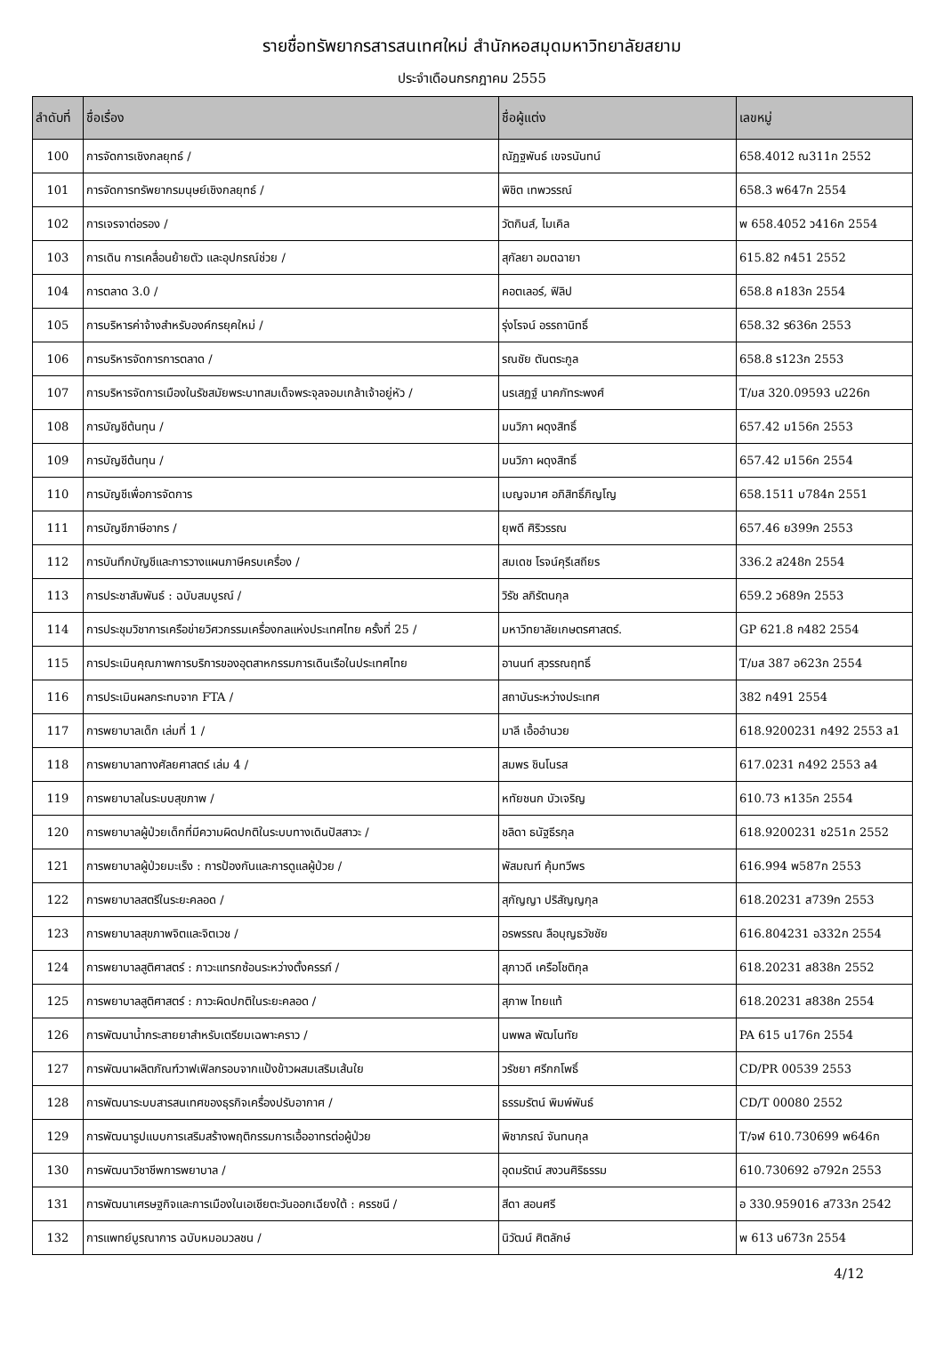รายชื่อทรัพยากรสารสนเทศใหม่ สำนักหอสมุดมหาวิทยาลัยสยาม
ประจำเดือนกรกฎาคม 2555
| ลำดับที่ | ชื่อเรื่อง | ชื่อผู้แต่ง | เลขหมู่ |
| --- | --- | --- | --- |
| 100 | การจัดการเชิงกลยุทธ์ / | ณัฏฐพันธ์ เขจรนันทน์ | 658.4012 ณ311ก 2552 |
| 101 | การจัดการทรัพยากรมนุษย์เชิงกลยุทธ์ / | พิชิต เทพวรรณ์ | 658.3 พ647ก 2554 |
| 102 | การเจรจาต่อรอง / | วัตกินส์, ไมเคิล | พ 658.4052 ว416ก 2554 |
| 103 | การเดิน การเคลื่อนย้ายตัว และอุปกรณ์ช่วย / | สุกัลยา อมตฉายา | 615.82 ก451 2552 |
| 104 | การตลาด 3.0 / | คอตเลอร์, ฟิลิป | 658.8 ค183ก 2554 |
| 105 | การบริหารค่าจ้างสำหรับองค์กรยุคใหม่ / | รุ่งโรจน์ อรรถานิทธิ์ | 658.32 ร636ก 2553 |
| 106 | การบริหารจัดการการตลาด / | รณชัย ตันตระกูล | 658.8 ร123ก 2553 |
| 107 | การบริหารจัดการเมืองในรัชสมัยพระบาทสมเด็จพระจุลจอมเกล้าเจ้าอยู่หัว / | นรเสฏฐ์ นาคภัทระพงศ์ | T/มส 320.09593 น226ก |
| 108 | การบัญชีต้นทุน / | มนวิภา ผดุงสิทธิ์ | 657.42 ม156ก 2553 |
| 109 | การบัญชีต้นทุน / | มนวิภา ผดุงสิทธิ์ | 657.42 ม156ก 2554 |
| 110 | การบัญชีเพื่อการจัดการ | เบญจมาศ อภิสิทธิ์ภิญโญ | 658.1511 บ784ก 2551 |
| 111 | การบัญชีภาษีอากร / | ยุพดี ศิริวรรณ | 657.46 ย399ก 2553 |
| 112 | การบันทึกบัญชีและการวางแผนภาษีครบเครื่อง / | สมเดช โรจน์คุรีเสถียร | 336.2 ส248ก 2554 |
| 113 | การประชาสัมพันธ์ : ฉบับสมบูรณ์ / | วิรัช ลภิรัตนกุล | 659.2 ว689ก 2553 |
| 114 | การประชุมวิชาการเครือข่ายวิศวกรรมเครื่องกลแห่งประเทศไทย ครั้งที่ 25 / | มหาวิทยาลัยเกษตรศาสตร์. | GP 621.8 ก482 2554 |
| 115 | การประเมินคุณภาพการบริการของอุตสาหกรรมการเดินเรือในประเทศไทย | อานนท์ สุวรรณฤทธิ์ | T/มส 387 อ623ก 2554 |
| 116 | การประเมินผลกระทบจาก FTA / | สถาบันระหว่างประเทศ | 382 ก491 2554 |
| 117 | การพยาบาลเด็ก เล่มที่ 1 / | มาลี เอื้ออำนวย | 618.9200231 ก492 2553 ล1 |
| 118 | การพยาบาลทางศัลยศาสตร์ เล่ม 4 / | สมพร ชินโนรส | 617.0231 ก492 2553 ล4 |
| 119 | การพยาบาลในระบบสุขภาพ / | หทัยชนก บัวเจริญ | 610.73 ห135ก 2554 |
| 120 | การพยาบาลผู้ป่วยเด็กที่มีความผิดปกติในระบบทางเดินปัสสาวะ / | ชลิดา ธนัฐธีรกุล | 618.9200231 ช251ก 2552 |
| 121 | การพยาบาลผู้ป่วยมะเร็ง : การป้องกันและการดูแลผู้ป่วย / | พัสมณฑ์ คุ้มทวีพร | 616.994 พ587ก 2553 |
| 122 | การพยาบาลสตรีในระยะคลอด / | สุกัญญา ปริสัญญกุล | 618.20231 ส739ก 2553 |
| 123 | การพยาบาลสุขภาพจิตและจิตเวช / | อรพรรณ ลือบุญธวัชชัย | 616.804231 อ332ก 2554 |
| 124 | การพยาบาลสูติศาสตร์ : ภาวะแทรกซ้อนระหว่างตั้งครรภ์ / | สุภาวดี เครือโชติกุล | 618.20231 ส838ก 2552 |
| 125 | การพยาบาลสูติศาสตร์ : ภาวะผิดปกติในระยะคลอด / | สุภาพ ไทยแท้ | 618.20231 ส838ก 2554 |
| 126 | การพัฒนาน้ำกระสายยาสำหรับเตรียมเฉพาะคราว / | นพพล พัฒโนทัย | PA 615 น176ก 2554 |
| 127 | การพัฒนาผลิตภัณฑ์วาฟเฟิลกรอบจากแป้งข้าวผสมเสริมเส้นใย | วรัชยา ศรีกกโพธิ์ | CD/PR 00539 2553 |
| 128 | การพัฒนาระบบสารสนเทศของธุรกิจเครื่องปรับอากาศ / | ธรรมรัตน์ พิมพ์พันธ์ | CD/T 00080 2552 |
| 129 | การพัฒนารูปแบบการเสริมสร้างพฤติกรรมการเอื้ออาทรต่อผู้ป่วย | พิชาภรณ์ จันทนกุล | T/จฬ 610.730699 พ646ก |
| 130 | การพัฒนาวิชาชีพการพยาบาล / | อุดมรัตน์ สงวนศิริธรรม | 610.730692 อ792ก 2553 |
| 131 | การพัฒนาเศรษฐกิจและการเมืองในเอเชียตะวันออกเฉียงใต้ : ครรชนี / | สีดา สอนศรี | อ 330.959016 ส733ก 2542 |
| 132 | การแพทย์บูรณาการ ฉบับหมอมวลชน / | นิวัฒน์ ศิตลักษ์ | พ 613 น673ก 2554 |
4/12